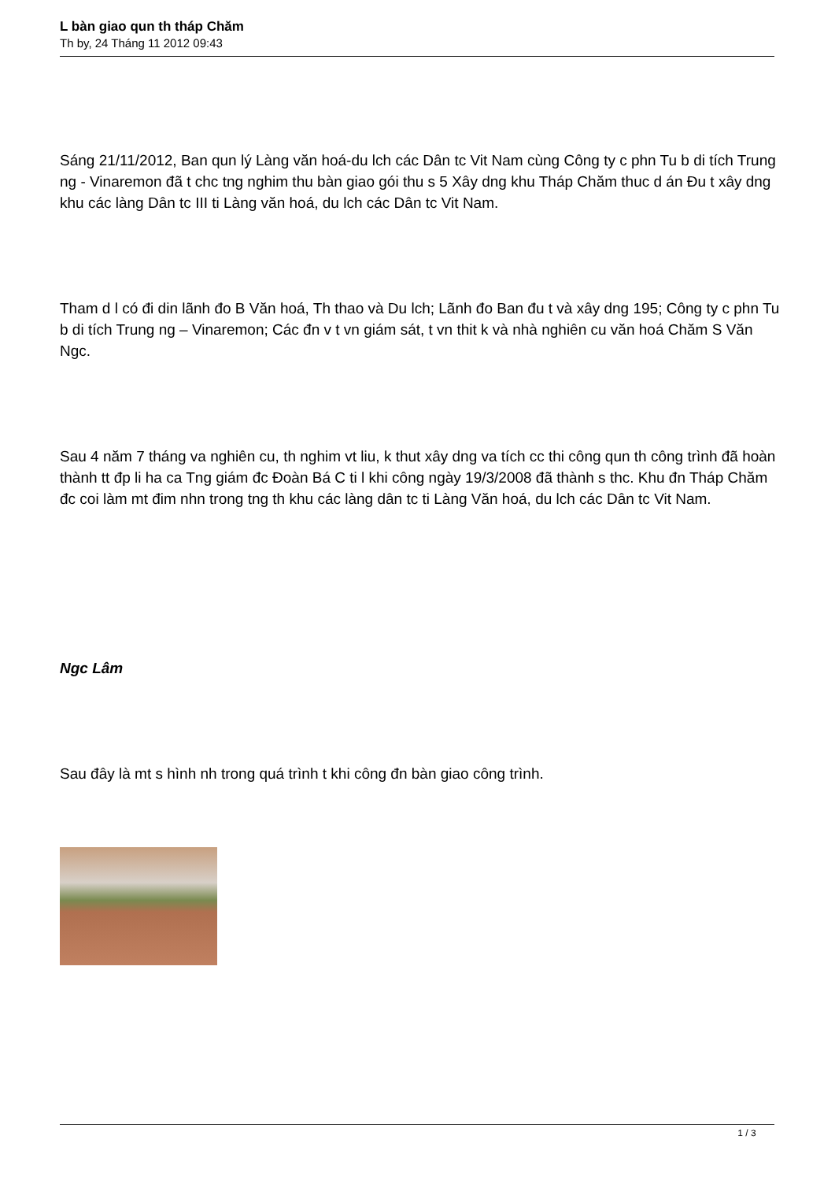L bàn giao qun th tháp Chăm
Th by, 24 Tháng 11 2012 09:43
Sáng 21/11/2012, Ban qun lý Làng văn hoá-du lch các Dân tc Vit Nam cùng Công ty c phn Tu b di tích Trung ng - Vinaremon đã t chc tng nghim thu bàn giao gói thu s 5 Xây dng khu Tháp Chăm thuc d án Đu t xây dng khu các làng Dân tc III ti Làng văn hoá, du lch các Dân tc Vit Nam.
Tham d l có đi din lãnh đo B Văn hoá, Th thao và Du lch; Lãnh đo Ban đu t và xây dng 195; Công ty c phn Tu b di tích Trung ng – Vinaremon; Các đn v t vn giám sát, t vn thit k và nhà nghiên cu văn hoá Chăm S Văn Ngc.
Sau 4 năm 7 tháng va nghiên cu, th nghim vt liu, k thut xây dng va tích cc thi công qun th công trình đã hoàn thành tt đp li ha ca Tng giám đc Đoàn Bá C ti l khi công ngày 19/3/2008 đã thành s thc. Khu đn Tháp Chăm đc coi làm mt đim nhn trong tng th khu các làng dân tc ti Làng Văn hoá, du lch các Dân tc Vit Nam.
Ngc Lâm
Sau đây là mt s hình nh trong quá trình t khi công đn bàn giao công trình.
1 / 3